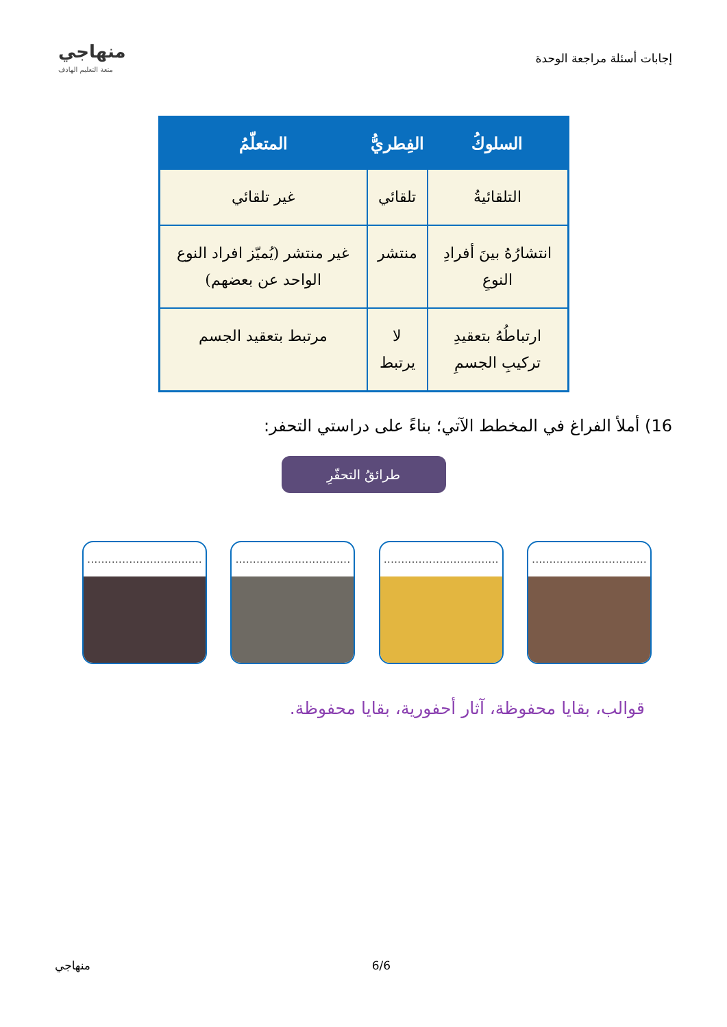إجابات أسئلة مراجعة الوحدة
منهاجي
متعة التعليم الهادف
| السلوكُ | الفِطريُّ | المتعلّمُ |
| --- | --- | --- |
| التلقائيةُ | تلقائي | غير تلقائي |
| انتشارُهُ بينَ أفرادِ النوعِ | منتشر | غير منتشر (يُميّز افراد النوع الواحد عن بعضهم) |
| ارتباطُهُ بتعقيدِ تركيبِ الجسمِ | لا يرتبط | مرتبط بتعقيد الجسم |
16) أملأ الفراغ في المخطط الآتي؛ بناءً على دراستي التحفر:
طرائقُ التحفّرِ
.................................
.................................
.................................
.................................
قوالب، بقايا محفوظة، آثار أحفورية، بقايا محفوظة.
منهاجي 6/6